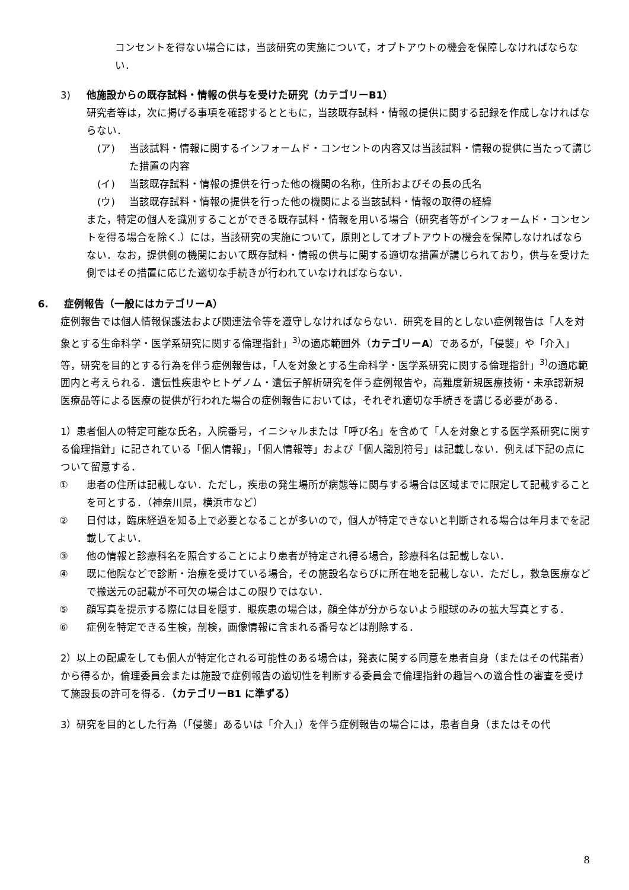コンセントを得ない場合には，当該研究の実施について，オプトアウトの機会を保障しなければならない．
3) 他施設からの既存試料・情報の供与を受けた研究（カテゴリーB1）
研究者等は，次に掲げる事項を確認するとともに，当該既存試料・情報の提供に関する記録を作成しなければならない．
(ア) 当該試料・情報に関するインフォームド・コンセントの内容又は当該試料・情報の提供に当たって講じた措置の内容
(イ) 当該既存試料・情報の提供を行った他の機関の名称，住所およびその長の氏名
(ウ) 当該既存試料・情報の提供を行った他の機関による当該試料・情報の取得の経緯
また，特定の個人を識別することができる既存試料・情報を用いる場合（研究者等がインフォームド・コンセントを得る場合を除く.）には，当該研究の実施について，原則としてオプトアウトの機会を保障しなければならない．なお，提供側の機関において既存試料・情報の供与に関する適切な措置が講じられており，供与を受けた側ではその措置に応じた適切な手続きが行われていなければならない．
6. 症例報告（一般にはカテゴリーA）
症例報告では個人情報保護法および関連法令等を遵守しなければならない．研究を目的としない症例報告は「人を対象とする生命科学・医学系研究に関する倫理指針」<sup>3)</sup>の適応範囲外（カテゴリーA）であるが，「侵襲」や「介入」等，研究を目的とする行為を伴う症例報告は，「人を対象とする生命科学・医学系研究に関する倫理指針」<sup>3)</sup>の適応範囲内と考えられる．遺伝性疾患やヒトゲノム・遺伝子解析研究を伴う症例報告や，高難度新規医療技術・未承認新規医療品等による医療の提供が行われた場合の症例報告においては，それぞれ適切な手続きを講じる必要がある．
1）患者個人の特定可能な氏名，入院番号，イニシャルまたは「呼び名」を含めて「人を対象とする医学系研究に関する倫理指針」に記されている「個人情報」，「個人情報等」および「個人識別符号」は記載しない．例えば下記の点について留意する．
① 患者の住所は記載しない．ただし，疾患の発生場所が病態等に関与する場合は区域までに限定して記載することを可とする．（神奈川県，横浜市など）
② 日付は，臨床経過を知る上で必要となることが多いので，個人が特定できないと判断される場合は年月までを記載してよい．
③ 他の情報と診療科名を照合することにより患者が特定され得る場合，診療科名は記載しない．
④ 既に他院などで診断・治療を受けている場合，その施設名ならびに所在地を記載しない．ただし，救急医療などで搬送元の記載が不可欠の場合はこの限りではない．
⑤ 顔写真を提示する際には目を隠す．眼疾患の場合は，顔全体が分からないよう眼球のみの拡大写真とする．
⑥ 症例を特定できる生検，剖検，画像情報に含まれる番号などは削除する．
2）以上の配慮をしても個人が特定化される可能性のある場合は，発表に関する同意を患者自身（またはその代諾者）から得るか，倫理委員会または施設で症例報告の適切性を判断する委員会で倫理指針の趣旨への適合性の審査を受けて施設長の許可を得る．（カテゴリーB1 に準ずる）
3）研究を目的とした行為（「侵襲」あるいは「介入」）を伴う症例報告の場合には，患者自身（またはその代
8